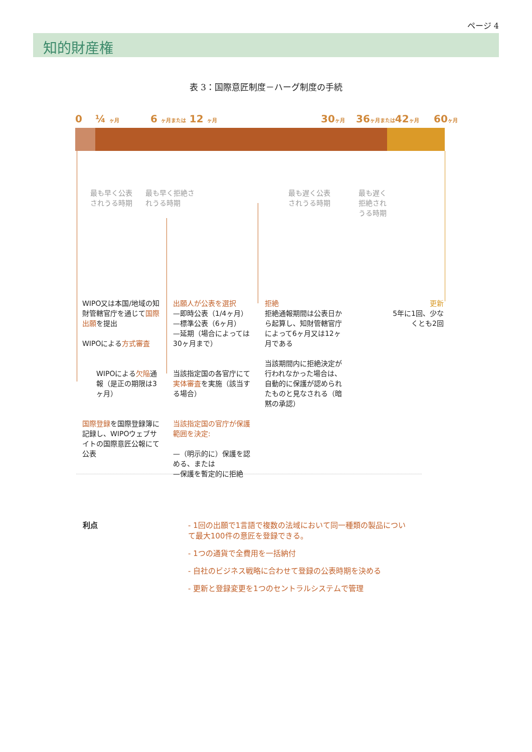ページ 4
知的財産権
表 3：国際意匠制度－ハーグ制度の手続
0 ¼ ヶ月 6 ヶ月または 12 ヶ月 30ヶ月 36ヶ月または42ヶ月 60ヶ月
最も早く公表
されうる時期
最も早く拒絶さ
れうる時期
最も遅く公表
されうる時期
最も遅く
拒絶され
うる時期
WIPO又は本国/地域の知財管轄官庁を通じて国際出願を提出
WIPOによる方式審査
WIPOによる欠陥通報（是正の期限は3ヶ月）
国際登録を国際登録簿に記録し、WIPOウェブサイトの国際意匠公報にて公表
出願人が公表を選択
—即時公表（1/4ヶ月）
—標準公表（6ヶ月）
—延期（場合によっては30ヶ月まで）
当該指定国の各官庁にて実体審査を実施（該当する場合）
当該指定国の官庁が保護範囲を決定:
—（明示的に）保護を認める、または
—保護を暫定的に拒絶
拒絶
拒絶通報期間は公表日から起算し、知財管轄官庁によって6ヶ月又は12ヶ月である
当該期間内に拒絶決定が行われなかった場合は、自動的に保護が認められたものと見なされる（暗黙の承認）
更新
5年に1回、少なくとも2回
利点 - 1回の出願で1言語で複数の法域において同一種類の製品について最大100件の意匠を登録できる。
- 1つの通貨で全費用を一括納付
- 自社のビジネス戦略に合わせて登録の公表時期を決める
- 更新と登録変更を1つのセントラルシステムで管理